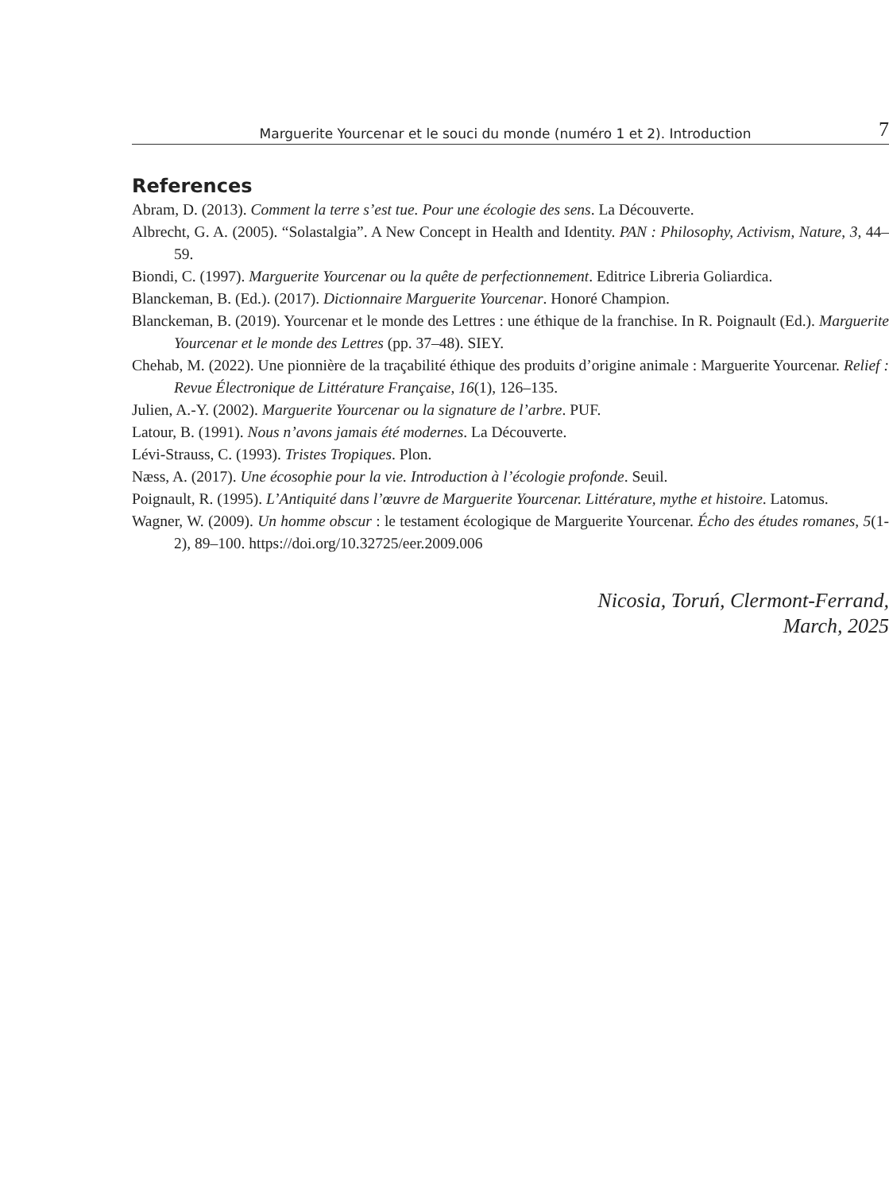Marguerite Yourcenar et le souci du monde (numéro 1 et 2). Introduction 7
References
Abram, D. (2013). Comment la terre s’est tue. Pour une écologie des sens. La Découverte.
Albrecht, G. A. (2005). “Solastalgia”. A New Concept in Health and Identity. PAN : Philosophy, Activism, Nature, 3, 44–59.
Biondi, C. (1997). Marguerite Yourcenar ou la quête de perfectionnement. Editrice Libreria Goliardica.
Blanckeman, B. (Ed.). (2017). Dictionnaire Marguerite Yourcenar. Honoré Champion.
Blanckeman, B. (2019). Yourcenar et le monde des Lettres : une éthique de la franchise. In R. Poignault (Ed.). Marguerite Yourcenar et le monde des Lettres (pp. 37–48). SIEY.
Chehab, M. (2022). Une pionnière de la traçabilité éthique des produits d’origine animale : Marguerite Yourcenar. Relief : Revue Électronique de Littérature Française, 16(1), 126–135.
Julien, A.-Y. (2002). Marguerite Yourcenar ou la signature de l’arbre. PUF.
Latour, B. (1991). Nous n’avons jamais été modernes. La Découverte.
Lévi-Strauss, C. (1993). Tristes Tropiques. Plon.
Næss, A. (2017). Une écosophie pour la vie. Introduction à l’écologie profonde. Seuil.
Poignault, R. (1995). L’Antiquité dans l’œuvre de Marguerite Yourcenar. Littérature, mythe et histoire. Latomus.
Wagner, W. (2009). Un homme obscur : le testament écologique de Marguerite Yourcenar. Écho des études romanes, 5(1-2), 89–100. https://doi.org/10.32725/eer.2009.006
Nicosia, Toruń, Clermont-Ferrand,
March, 2025